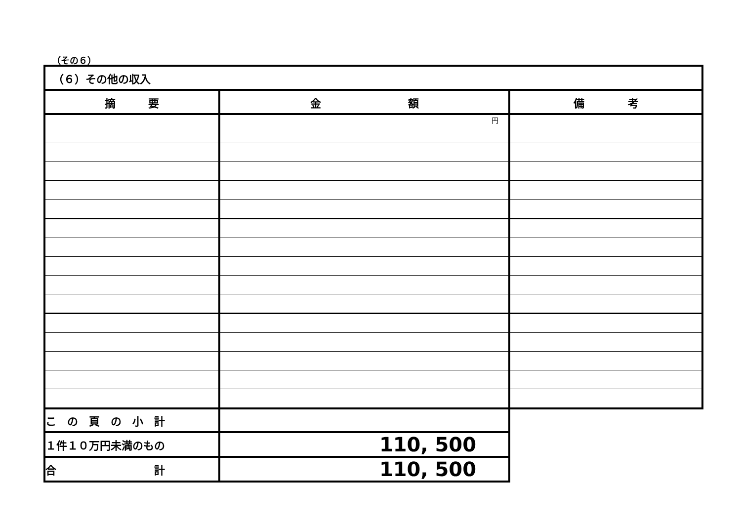（その６）
| （６）その他の収入 | | |
| 摘 要 | 金 額 | 備 考 |
| | 円 | |
| こ の 頁 の 小 計 | | |
| １件１０万円未満のもの | 110, 500 | |
| 合 計 | 110, 500 | |